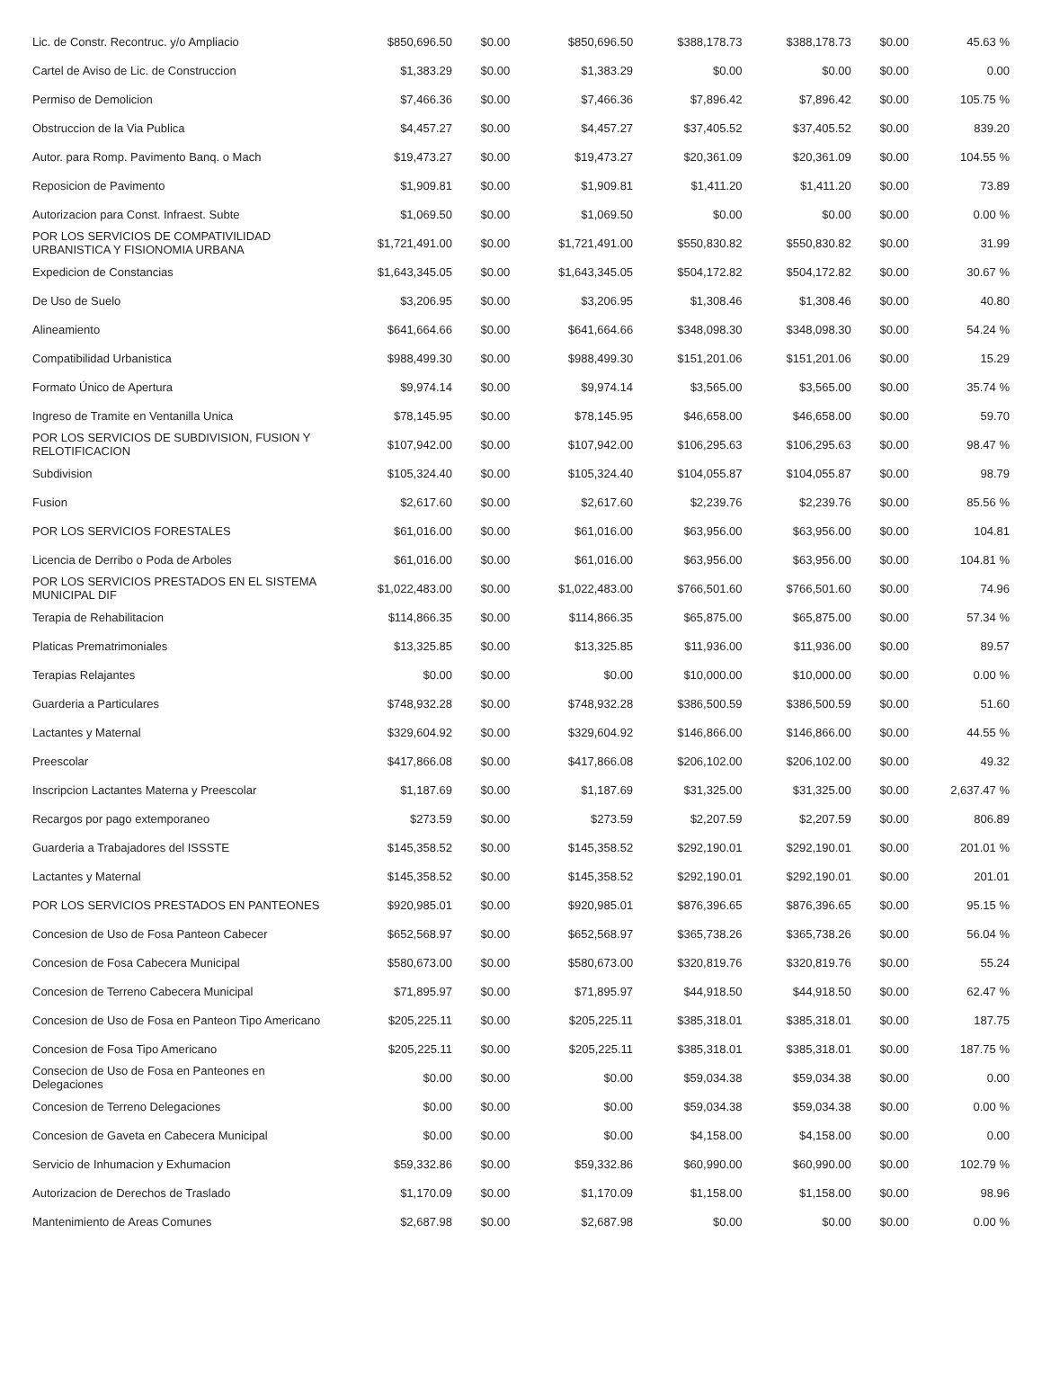| Lic. de Constr. Recontruc. y/o Ampliacio | $850,696.50 | $0.00 | $850,696.50 | $388,178.73 | $388,178.73 | $0.00 | 45.63 % |
| Cartel de Aviso de Lic. de Construccion | $1,383.29 | $0.00 | $1,383.29 | $0.00 | $0.00 | $0.00 | 0.00 |
| Permiso de Demolicion | $7,466.36 | $0.00 | $7,466.36 | $7,896.42 | $7,896.42 | $0.00 | 105.75 % |
| Obstruccion de la Via Publica | $4,457.27 | $0.00 | $4,457.27 | $37,405.52 | $37,405.52 | $0.00 | 839.20 |
| Autor. para Romp. Pavimento Banq. o Mach | $19,473.27 | $0.00 | $19,473.27 | $20,361.09 | $20,361.09 | $0.00 | 104.55 % |
| Reposicion de Pavimento | $1,909.81 | $0.00 | $1,909.81 | $1,411.20 | $1,411.20 | $0.00 | 73.89 |
| Autorizacion para Const. Infraest. Subte | $1,069.50 | $0.00 | $1,069.50 | $0.00 | $0.00 | $0.00 | 0.00 % |
| POR LOS SERVICIOS DE COMPATIVILIDAD URBANISTICA Y FISIONOMIA URBANA | $1,721,491.00 | $0.00 | $1,721,491.00 | $550,830.82 | $550,830.82 | $0.00 | 31.99 |
| Expedicion de Constancias | $1,643,345.05 | $0.00 | $1,643,345.05 | $504,172.82 | $504,172.82 | $0.00 | 30.67 % |
| De Uso de Suelo | $3,206.95 | $0.00 | $3,206.95 | $1,308.46 | $1,308.46 | $0.00 | 40.80 |
| Alineamiento | $641,664.66 | $0.00 | $641,664.66 | $348,098.30 | $348,098.30 | $0.00 | 54.24 % |
| Compatibilidad Urbanistica | $988,499.30 | $0.00 | $988,499.30 | $151,201.06 | $151,201.06 | $0.00 | 15.29 |
| Formato Único de Apertura | $9,974.14 | $0.00 | $9,974.14 | $3,565.00 | $3,565.00 | $0.00 | 35.74 % |
| Ingreso de Tramite en Ventanilla Unica | $78,145.95 | $0.00 | $78,145.95 | $46,658.00 | $46,658.00 | $0.00 | 59.70 |
| POR LOS SERVICIOS DE SUBDIVISION, FUSION Y RELOTIFICACION | $107,942.00 | $0.00 | $107,942.00 | $106,295.63 | $106,295.63 | $0.00 | 98.47 % |
| Subdivision | $105,324.40 | $0.00 | $105,324.40 | $104,055.87 | $104,055.87 | $0.00 | 98.79 |
| Fusion | $2,617.60 | $0.00 | $2,617.60 | $2,239.76 | $2,239.76 | $0.00 | 85.56 % |
| POR LOS SERVICIOS FORESTALES | $61,016.00 | $0.00 | $61,016.00 | $63,956.00 | $63,956.00 | $0.00 | 104.81 |
| Licencia de Derribo o Poda de Arboles | $61,016.00 | $0.00 | $61,016.00 | $63,956.00 | $63,956.00 | $0.00 | 104.81 % |
| POR LOS SERVICIOS PRESTADOS EN EL SISTEMA MUNICIPAL DIF | $1,022,483.00 | $0.00 | $1,022,483.00 | $766,501.60 | $766,501.60 | $0.00 | 74.96 |
| Terapia de Rehabilitacion | $114,866.35 | $0.00 | $114,866.35 | $65,875.00 | $65,875.00 | $0.00 | 57.34 % |
| Platicas Prematrimoniales | $13,325.85 | $0.00 | $13,325.85 | $11,936.00 | $11,936.00 | $0.00 | 89.57 |
| Terapias Relajantes | $0.00 | $0.00 | $0.00 | $10,000.00 | $10,000.00 | $0.00 | 0.00 % |
| Guarderia a Particulares | $748,932.28 | $0.00 | $748,932.28 | $386,500.59 | $386,500.59 | $0.00 | 51.60 |
| Lactantes y Maternal | $329,604.92 | $0.00 | $329,604.92 | $146,866.00 | $146,866.00 | $0.00 | 44.55 % |
| Preescolar | $417,866.08 | $0.00 | $417,866.08 | $206,102.00 | $206,102.00 | $0.00 | 49.32 |
| Inscripcion Lactantes Materna y Preescolar | $1,187.69 | $0.00 | $1,187.69 | $31,325.00 | $31,325.00 | $0.00 | 2,637.47 % |
| Recargos por pago extemporaneo | $273.59 | $0.00 | $273.59 | $2,207.59 | $2,207.59 | $0.00 | 806.89 |
| Guarderia a Trabajadores del ISSSTE | $145,358.52 | $0.00 | $145,358.52 | $292,190.01 | $292,190.01 | $0.00 | 201.01 % |
| Lactantes y Maternal | $145,358.52 | $0.00 | $145,358.52 | $292,190.01 | $292,190.01 | $0.00 | 201.01 |
| POR LOS SERVICIOS PRESTADOS EN PANTEONES | $920,985.01 | $0.00 | $920,985.01 | $876,396.65 | $876,396.65 | $0.00 | 95.15 % |
| Concesion de Uso de Fosa Panteon Cabecer | $652,568.97 | $0.00 | $652,568.97 | $365,738.26 | $365,738.26 | $0.00 | 56.04 % |
| Concesion de Fosa Cabecera Municipal | $580,673.00 | $0.00 | $580,673.00 | $320,819.76 | $320,819.76 | $0.00 | 55.24 |
| Concesion de Terreno Cabecera Municipal | $71,895.97 | $0.00 | $71,895.97 | $44,918.50 | $44,918.50 | $0.00 | 62.47 % |
| Concesion de Uso de Fosa en Panteon Tipo Americano | $205,225.11 | $0.00 | $205,225.11 | $385,318.01 | $385,318.01 | $0.00 | 187.75 |
| Concesion de Fosa Tipo Americano | $205,225.11 | $0.00 | $205,225.11 | $385,318.01 | $385,318.01 | $0.00 | 187.75 % |
| Consecion de Uso de Fosa en Panteones en Delegaciones | $0.00 | $0.00 | $0.00 | $59,034.38 | $59,034.38 | $0.00 | 0.00 |
| Concesion de Terreno Delegaciones | $0.00 | $0.00 | $0.00 | $59,034.38 | $59,034.38 | $0.00 | 0.00 % |
| Concesion de Gaveta en Cabecera Municipal | $0.00 | $0.00 | $0.00 | $4,158.00 | $4,158.00 | $0.00 | 0.00 |
| Servicio de Inhumacion y Exhumacion | $59,332.86 | $0.00 | $59,332.86 | $60,990.00 | $60,990.00 | $0.00 | 102.79 % |
| Autorizacion de Derechos de Traslado | $1,170.09 | $0.00 | $1,170.09 | $1,158.00 | $1,158.00 | $0.00 | 98.96 |
| Mantenimiento de Areas Comunes | $2,687.98 | $0.00 | $2,687.98 | $0.00 | $0.00 | $0.00 | 0.00 % |